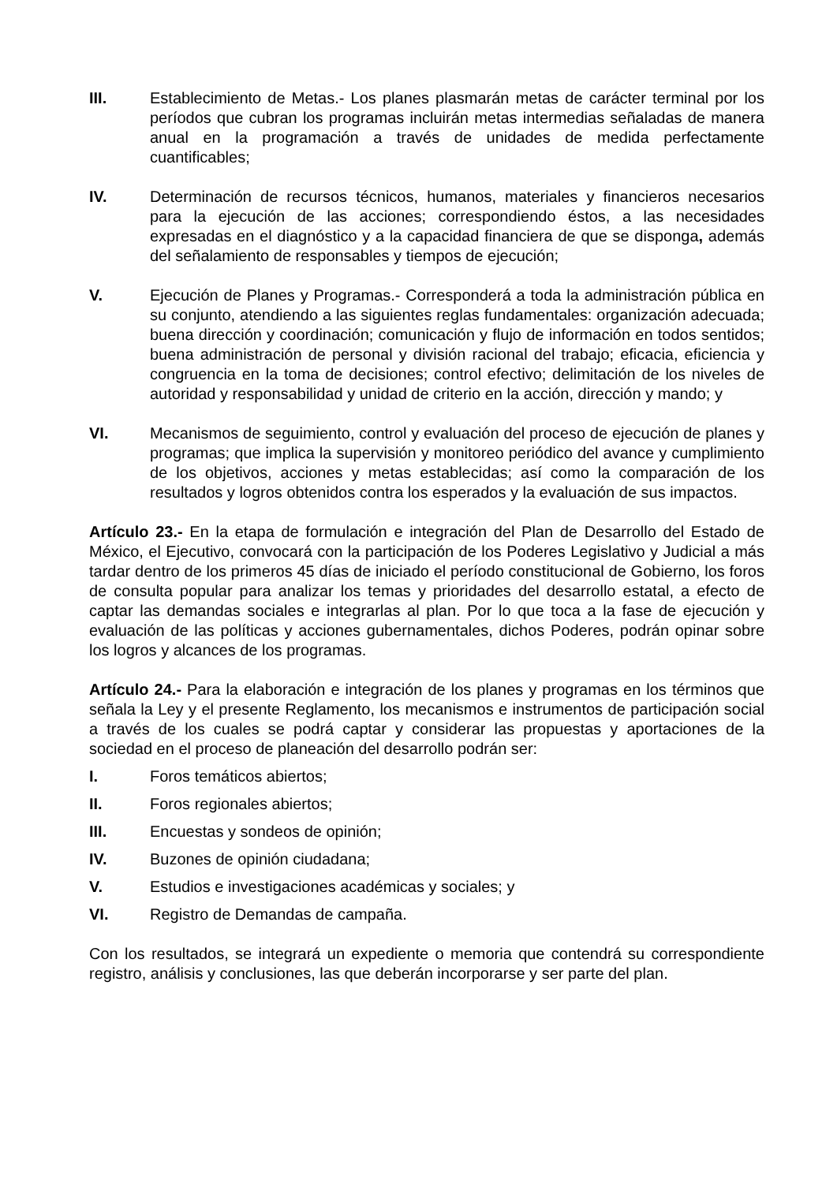III. Establecimiento de Metas.- Los planes plasmarán metas de carácter terminal por los períodos que cubran los programas incluirán metas intermedias señaladas de manera anual en la programación a través de unidades de medida perfectamente cuantificables;
IV. Determinación de recursos técnicos, humanos, materiales y financieros necesarios para la ejecución de las acciones; correspondiendo éstos, a las necesidades expresadas en el diagnóstico y a la capacidad financiera de que se disponga, además del señalamiento de responsables y tiempos de ejecución;
V. Ejecución de Planes y Programas.- Corresponderá a toda la administración pública en su conjunto, atendiendo a las siguientes reglas fundamentales: organización adecuada; buena dirección y coordinación; comunicación y flujo de información en todos sentidos; buena administración de personal y división racional del trabajo; eficacia, eficiencia y congruencia en la toma de decisiones; control efectivo; delimitación de los niveles de autoridad y responsabilidad y unidad de criterio en la acción, dirección y mando; y
VI. Mecanismos de seguimiento, control y evaluación del proceso de ejecución de planes y programas; que implica la supervisión y monitoreo periódico del avance y cumplimiento de los objetivos, acciones y metas establecidas; así como la comparación de los resultados y logros obtenidos contra los esperados y la evaluación de sus impactos.
Artículo 23.- En la etapa de formulación e integración del Plan de Desarrollo del Estado de México, el Ejecutivo, convocará con la participación de los Poderes Legislativo y Judicial a más tardar dentro de los primeros 45 días de iniciado el período constitucional de Gobierno, los foros de consulta popular para analizar los temas y prioridades del desarrollo estatal, a efecto de captar las demandas sociales e integrarlas al plan. Por lo que toca a la fase de ejecución y evaluación de las políticas y acciones gubernamentales, dichos Poderes, podrán opinar sobre los logros y alcances de los programas.
Artículo 24.- Para la elaboración e integración de los planes y programas en los términos que señala la Ley y el presente Reglamento, los mecanismos e instrumentos de participación social a través de los cuales se podrá captar y considerar las propuestas y aportaciones de la sociedad en el proceso de planeación del desarrollo podrán ser:
I. Foros temáticos abiertos;
II. Foros regionales abiertos;
III. Encuestas y sondeos de opinión;
IV. Buzones de opinión ciudadana;
V. Estudios e investigaciones académicas y sociales; y
VI. Registro de Demandas de campaña.
Con los resultados, se integrará un expediente o memoria que contendrá su correspondiente registro, análisis y conclusiones, las que deberán incorporarse y ser parte del plan.